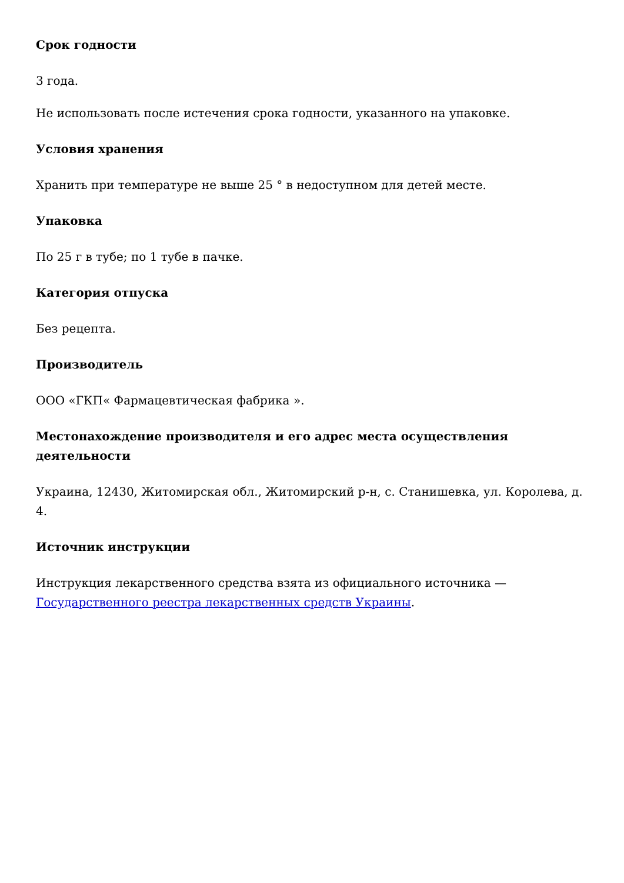Срок годности
3 года.
Не использовать после истечения срока годности, указанного на упаковке.
Условия хранения
Хранить при температуре не выше 25 ° в недоступном для детей месте.
Упаковка
По 25 г в тубе; по 1 тубе в пачке.
Категория отпуска
Без рецепта.
Производитель
ООО «ГКП« Фармацевтическая фабрика ».
Местонахождение производителя и его адрес места осуществления деятельности
Украина, 12430, Житомирская обл., Житомирский р-н, с. Станишевка, ул. Королева, д. 4.
Источник инструкции
Инструкция лекарственного средства взята из официального источника — Государственного реестра лекарственных средств Украины.